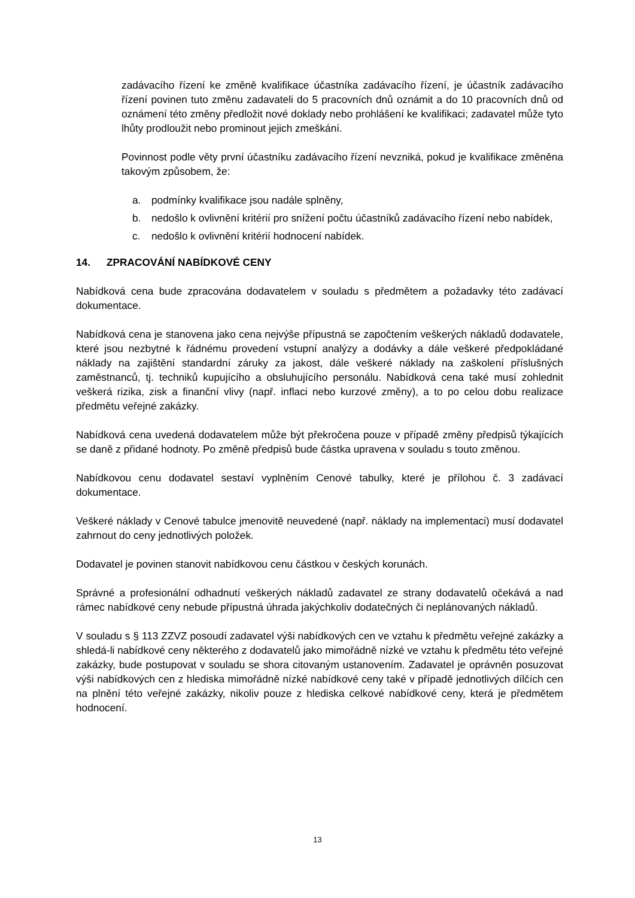zadávacího řízení ke změně kvalifikace účastníka zadávacího řízení, je účastník zadávacího řízení povinen tuto změnu zadavateli do 5 pracovních dnů oznámit a do 10 pracovních dnů od oznámení této změny předložit nové doklady nebo prohlášení ke kvalifikaci; zadavatel může tyto lhůty prodloužit nebo prominout jejich zmeškání.
Povinnost podle věty první účastníku zadávacího řízení nevzniká, pokud je kvalifikace změněna takovým způsobem, že:
a. podmínky kvalifikace jsou nadále splněny,
b. nedošlo k ovlivnění kritérií pro snížení počtu účastníků zadávacího řízení nebo nabídek,
c. nedošlo k ovlivnění kritérií hodnocení nabídek.
14. ZPRACOVÁNÍ NABÍDKOVÉ CENY
Nabídková cena bude zpracována dodavatelem v souladu s předmětem a požadavky této zadávací dokumentace.
Nabídková cena je stanovena jako cena nejvýše přípustná se započtením veškerých nákladů dodavatele, které jsou nezbytné k řádnému provedení vstupní analýzy a dodávky a dále veškeré předpokládané náklady na zajištění standardní záruky za jakost, dále veškeré náklady na zaškolení příslušných zaměstnanců, tj. techniků kupujícího a obsluhujícího personálu. Nabídková cena také musí zohlednit veškerá rizika, zisk a finanční vlivy (např. inflaci nebo kurzové změny), a to po celou dobu realizace předmětu veřejné zakázky.
Nabídková cena uvedená dodavatelem může být překročena pouze v případě změny předpisů týkajících se daně z přidané hodnoty. Po změně předpisů bude částka upravena v souladu s touto změnou.
Nabídkovou cenu dodavatel sestaví vyplněním Cenové tabulky, které je přílohou č. 3 zadávací dokumentace.
Veškeré náklady v Cenové tabulce jmenovitě neuvedené (např. náklady na implementaci) musí dodavatel zahrnout do ceny jednotlivých položek.
Dodavatel je povinen stanovit nabídkovou cenu částkou v českých korunách.
Správné a profesionální odhadnutí veškerých nákladů zadavatel ze strany dodavatelů očekává a nad rámec nabídkové ceny nebude přípustná úhrada jakýchkoliv dodatečných či neplánovaných nákladů.
V souladu s § 113 ZZVZ posoudí zadavatel výši nabídkových cen ve vztahu k předmětu veřejné zakázky a shledá-li nabídkové ceny některého z dodavatelů jako mimořádně nízké ve vztahu k předmětu této veřejné zakázky, bude postupovat v souladu se shora citovaným ustanovením. Zadavatel je oprávněn posuzovat výši nabídkových cen z hlediska mimořádně nízké nabídkové ceny také v případě jednotlivých dílčích cen na plnění této veřejné zakázky, nikoliv pouze z hlediska celkové nabídkové ceny, která je předmětem hodnocení.
13